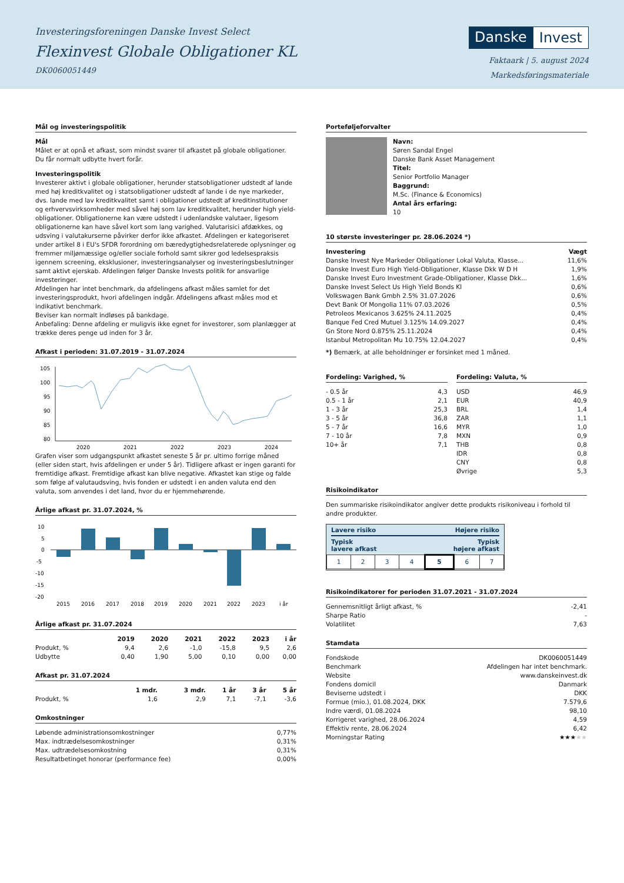Investeringsforeningen Danske Invest Select
Flexinvest Globale Obligationer KL
DK0060051449
Danske Invest
Faktaark | 5. august 2024
Markedsføringsmateriale
Mål og investeringspolitik
Mål
Målet er at opnå et afkast, som mindst svarer til afkastet på globale obligationer. Du får normalt udbytte hvert forår.
Investeringspolitik
Investerer aktivt i globale obligationer, herunder statsobligationer udstedt af lande med høj kreditkvalitet og i statsobligationer udstedt af lande i de nye markeder, dvs. lande med lav kreditkvalitet samt i obligationer udstedt af kreditinstitutioner og erhvervsvirksomheder med såvel høj som lav kreditkvalitet, herunder high yield-obligationer. Obligationerne kan være udstedt i udenlandske valutaer, ligesom obligationerne kan have såvel kort som lang varighed. Valutarisici afdækkes, og udsving i valutakurserne påvirker derfor ikke afkastet. Afdelingen er kategoriseret under artikel 8 i EU's SFDR forordning om bæredygtighedsrelaterede oplysninger og fremmer miljømæssige og/eller sociale forhold samt sikrer god ledelsespraksis igennem screening, eksklusioner, investeringsanalyser og investeringsbeslutninger samt aktivt ejerskab. Afdelingen følger Danske Invests politik for ansvarlige investeringer.
Afdelingen har intet benchmark, da afdelingens afkast måles samlet for det investeringsprodukt, hvori afdelingen indgår. Afdelingens afkast måles mod et indikativt benchmark.
Beviser kan normalt indløses på bankdage.
Anbefaling: Denne afdeling er muligvis ikke egnet for investorer, som planlægger at trække deres penge ud inden for 3 år.
Afkast i perioden: 31.07.2019 - 31.07.2024
105
100
95
90
85
80
2020
2021
2022
2023
2024
Grafen viser som udgangspunkt afkastet seneste 5 år pr. ultimo forrige måned (eller siden start, hvis afdelingen er under 5 år). Tidligere afkast er ingen garanti for fremtidige afkast. Fremtidige afkast kan blive negative. Afkastet kan stige og falde som følge af valutaudsving, hvis fonden er udstedt i en anden valuta end den valuta, som anvendes i det land, hvor du er hjemmehørende.
Årlige afkast pr. 31.07.2024, %
10
5
0
-5
-10
-15
-20
2015
2016
2017
2018
2019
2020
2021
2022
2023
i år
Årlige afkast pr. 31.07.2024
| | 2019 | 2020 | 2021 | 2022 | 2023 | i år |
| --- | --- | --- | --- | --- | --- | --- |
| Produkt, % | 9,4 | 2,6 | -1,0 | -15,8 | 9,5 | 2,6 |
| Udbytte | 0,40 | 1,90 | 5,00 | 0,10 | 0,00 | 0,00 |
Afkast pr. 31.07.2024
| | 1 mdr. | 3 mdr. | 1 år | 3 år | 5 år |
| --- | --- | --- | --- | --- | --- |
| Produkt, % | 1,6 | 2,9 | 7,1 | -7,1 | -3,6 |
Omkostninger
| Løbende administrationsomkostninger | 0,77% |
| Max. indtrædelsesomkostninger | 0,31% |
| Max. udtrædelsesomkostning | 0,31% |
| Resultatbetinget honorar (performance fee) | 0,00% |
Porteføljeforvalter
Navn:
Søren Sandal Engel
Danske Bank Asset Management
Titel:
Senior Portfolio Manager
Baggrund:
M.Sc. (Finance & Economics)
Antal års erfaring:
10
10 største investeringer pr. 28.06.2024 *)
| Investering | Vægt |
| --- | --- |
| Danske Invest Nye Markeder Obligationer Lokal Valuta, Klasse... | 11,6% |
| Danske Invest Euro High Yield-Obligationer, Klasse Dkk W D H | 1,9% |
| Danske Invest Euro Investment Grade-Obligationer, Klasse Dkk... | 1,6% |
| Danske Invest Select Us High Yield Bonds Kl | 0,6% |
| Volkswagen Bank Gmbh 2.5% 31.07.2026 | 0,6% |
| Devt Bank Of Mongolia 11% 07.03.2026 | 0,5% |
| Petroleos Mexicanos 3.625% 24.11.2025 | 0,4% |
| Banque Fed Cred Mutuel 3.125% 14.09.2027 | 0,4% |
| Gn Store Nord 0.875% 25.11.2024 | 0,4% |
| Istanbul Metropolitan Mu 10.75% 12.04.2027 | 0,4% |
*) Bemærk, at alle beholdninger er forsinket med 1 måned.
Fordeling: Varighed, %
| - 0.5 år | 4,3 |
| 0.5 - 1 år | 2,1 |
| 1 - 3 år | 25,3 |
| 3 - 5 år | 36,8 |
| 5 - 7 år | 16,6 |
| 7 - 10 år | 7,8 |
| 10+ år | 7,1 |
Fordeling: Valuta, %
| USD | 46,9 |
| EUR | 40,9 |
| BRL | 1,4 |
| ZAR | 1,1 |
| MYR | 1,0 |
| MXN | 0,9 |
| THB | 0,8 |
| IDR | 0,8 |
| CNY | 0,8 |
| Øvrige | 5,3 |
Risikoindikator
Den summariske risikoindikator angiver dette produkts risikoniveau i forhold til andre produkter.
Lavere risiko Højere risiko
Typisk
lavere afkast Typisk
højere afkast
| 1 | 2 | 3 | 4 | 5 | 6 | 7 |
Risikoindikatorer for perioden 31.07.2021 - 31.07.2024
| Gennemsnitligt årligt afkast, % | -2,41 |
| Sharpe Ratio | - |
| Volatilitet | 7,63 |
Stamdata
| Fondskode | DK0060051449 |
| Benchmark | Afdelingen har intet benchmark. |
| Website | www.danskeinvest.dk |
| Fondens domicil | Danmark |
| Beviserne udstedt i | DKK |
| Formue (mio.), 01.08.2024, DKK | 7.579,6 |
| Indre værdi, 01.08.2024 | 98,10 |
| Korrigeret varighed, 28.06.2024 | 4,59 |
| Effektiv rente, 28.06.2024 | 6,42 |
| Morningstar Rating | ★★★ ★★ |